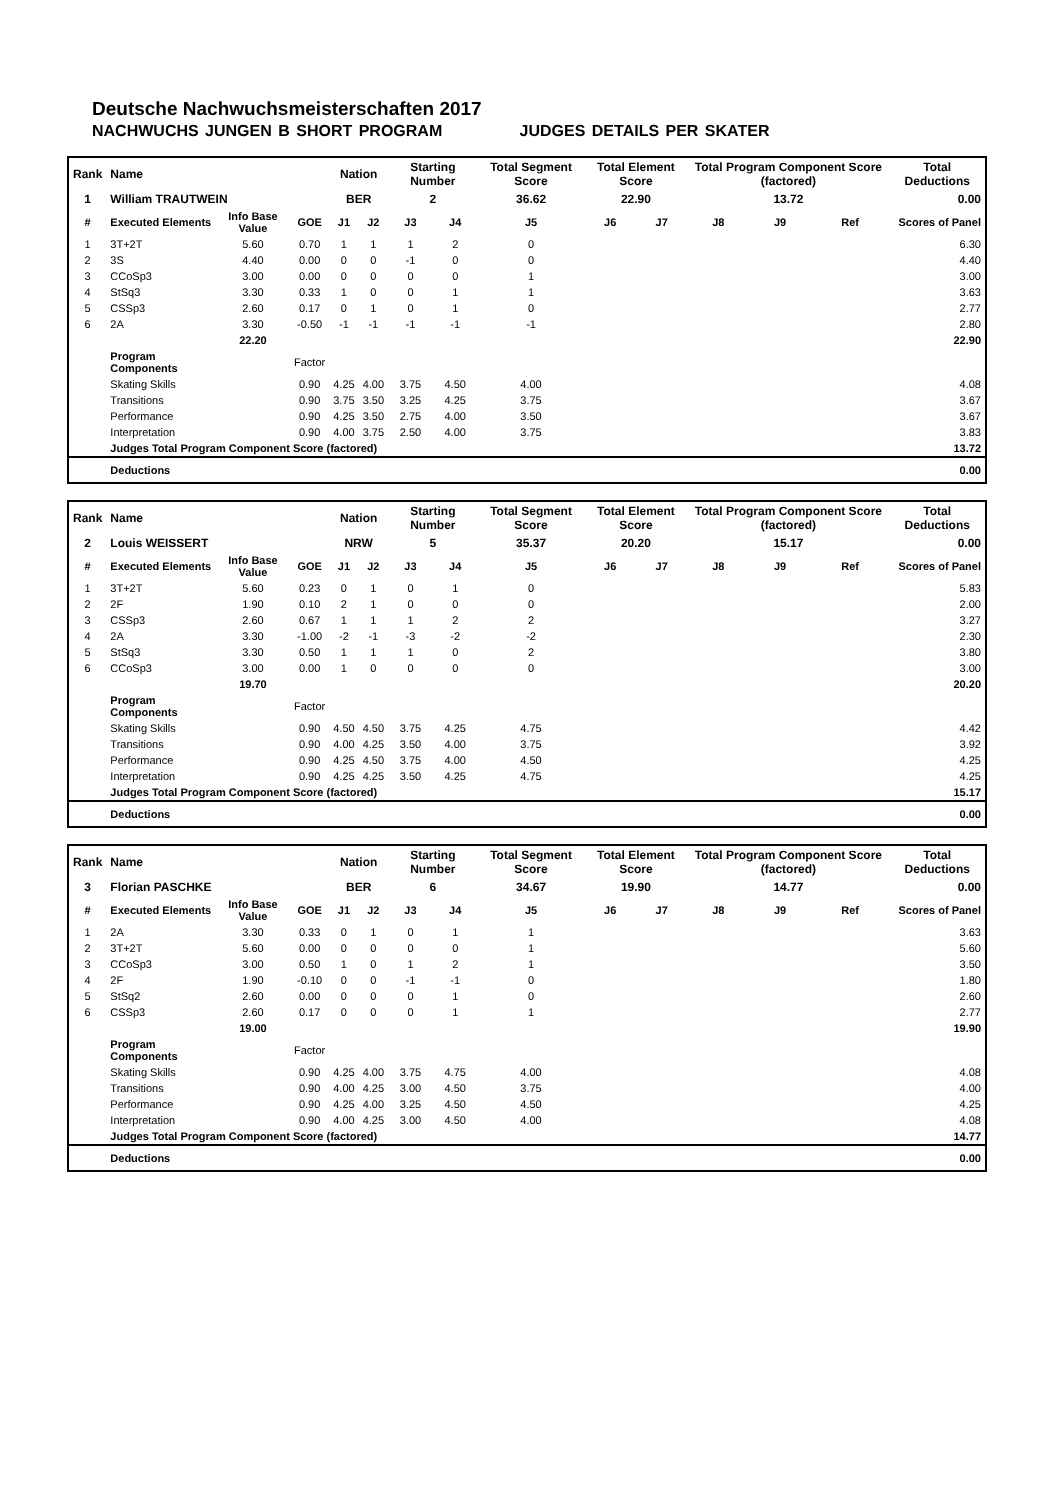Deutsche Nachwuchsmeisterschaften 2017
NACHWUCHS JUNGEN B SHORT PROGRAM JUDGES DETAILS PER SKATER
| Rank | Name | | | Nation | | Starting Number | | Total Segment Score | Total Element Score | | Total Program Component Score (factored) | | | Total Deductions |
| 1 | William TRAUTWEIN | | | BER | | 2 | | 36.62 | 22.90 | | 13.72 | | | 0.00 |
| # | Executed Elements | Info Base Value | GOE | J1 | J2 | J3 | J4 | J5 | J6 | J7 | J8 | J9 | Ref | Scores of Panel |
| 1 | 3T+2T | 5.60 | 0.70 | 1 | 1 | 1 | 2 | 0 | | | | | | 6.30 |
| 2 | 3S | 4.40 | 0.00 | 0 | 0 | -1 | 0 | 0 | | | | | | 4.40 |
| 3 | CCoSp3 | 3.00 | 0.00 | 0 | 0 | 0 | 0 | 1 | | | | | | 3.00 |
| 4 | StSq3 | 3.30 | 0.33 | 1 | 0 | 0 | 1 | 1 | | | | | | 3.63 |
| 5 | CSSp3 | 2.60 | 0.17 | 0 | 1 | 0 | 1 | 0 | | | | | | 2.77 |
| 6 | 2A | 3.30 | -0.50 | -1 | -1 | -1 | -1 | -1 | | | | | | 2.80 |
| | | 22.20 | | | | | | | | | | | | 22.90 |
| | Program Components | | Factor | | | | | | | | | | | |
| | Skating Skills | | 0.90 | 4.25 | 4.00 | 3.75 | 4.50 | 4.00 | | | | | | 4.08 |
| | Transitions | | 0.90 | 3.75 | 3.50 | 3.25 | 4.25 | 3.75 | | | | | | 3.67 |
| | Performance | | 0.90 | 4.25 | 3.50 | 2.75 | 4.00 | 3.50 | | | | | | 3.67 |
| | Interpretation | | 0.90 | 4.00 | 3.75 | 2.50 | 4.00 | 3.75 | | | | | | 3.83 |
| | Judges Total Program Component Score (factored) | | | | | | | | | | | | | 13.72 |
| | Deductions | | | | | | | | | | | | | 0.00 |
| Rank | Name | | | Nation | | Starting Number | | Total Segment Score | Total Element Score | | Total Program Component Score (factored) | | | Total Deductions |
| 2 | Louis WEISSERT | | | NRW | | 5 | | 35.37 | 20.20 | | 15.17 | | | 0.00 |
| # | Executed Elements | Info Base Value | GOE | J1 | J2 | J3 | J4 | J5 | J6 | J7 | J8 | J9 | Ref | Scores of Panel |
| 1 | 3T+2T | 5.60 | 0.23 | 0 | 1 | 0 | 1 | 0 | | | | | | 5.83 |
| 2 | 2F | 1.90 | 0.10 | 2 | 1 | 0 | 0 | 0 | | | | | | 2.00 |
| 3 | CSSp3 | 2.60 | 0.67 | 1 | 1 | 1 | 2 | 2 | | | | | | 3.27 |
| 4 | 2A | 3.30 | -1.00 | -2 | -1 | -3 | -2 | -2 | | | | | | 2.30 |
| 5 | StSq3 | 3.30 | 0.50 | 1 | 1 | 1 | 0 | 2 | | | | | | 3.80 |
| 6 | CCoSp3 | 3.00 | 0.00 | 1 | 0 | 0 | 0 | 0 | | | | | | 3.00 |
| | | 19.70 | | | | | | | | | | | | 20.20 |
| | Program Components | | Factor | | | | | | | | | | | |
| | Skating Skills | | 0.90 | 4.50 | 4.50 | 3.75 | 4.25 | 4.75 | | | | | | 4.42 |
| | Transitions | | 0.90 | 4.00 | 4.25 | 3.50 | 4.00 | 3.75 | | | | | | 3.92 |
| | Performance | | 0.90 | 4.25 | 4.50 | 3.75 | 4.00 | 4.50 | | | | | | 4.25 |
| | Interpretation | | 0.90 | 4.25 | 4.25 | 3.50 | 4.25 | 4.75 | | | | | | 4.25 |
| | Judges Total Program Component Score (factored) | | | | | | | | | | | | | 15.17 |
| | Deductions | | | | | | | | | | | | | 0.00 |
| Rank | Name | | | Nation | | Starting Number | | Total Segment Score | Total Element Score | | Total Program Component Score (factored) | | | Total Deductions |
| 3 | Florian PASCHKE | | | BER | | 6 | | 34.67 | 19.90 | | 14.77 | | | 0.00 |
| # | Executed Elements | Info Base Value | GOE | J1 | J2 | J3 | J4 | J5 | J6 | J7 | J8 | J9 | Ref | Scores of Panel |
| 1 | 2A | 3.30 | 0.33 | 0 | 1 | 0 | 1 | 1 | | | | | | 3.63 |
| 2 | 3T+2T | 5.60 | 0.00 | 0 | 0 | 0 | 0 | 1 | | | | | | 5.60 |
| 3 | CCoSp3 | 3.00 | 0.50 | 1 | 0 | 1 | 2 | 1 | | | | | | 3.50 |
| 4 | 2F | 1.90 | -0.10 | 0 | 0 | -1 | -1 | 0 | | | | | | 1.80 |
| 5 | StSq2 | 2.60 | 0.00 | 0 | 0 | 0 | 1 | 0 | | | | | | 2.60 |
| 6 | CSSp3 | 2.60 | 0.17 | 0 | 0 | 0 | 1 | 1 | | | | | | 2.77 |
| | | 19.00 | | | | | | | | | | | | 19.90 |
| | Program Components | | Factor | | | | | | | | | | | |
| | Skating Skills | | 0.90 | 4.25 | 4.00 | 3.75 | 4.75 | 4.00 | | | | | | 4.08 |
| | Transitions | | 0.90 | 4.00 | 4.25 | 3.00 | 4.50 | 3.75 | | | | | | 4.00 |
| | Performance | | 0.90 | 4.25 | 4.00 | 3.25 | 4.50 | 4.50 | | | | | | 4.25 |
| | Interpretation | | 0.90 | 4.00 | 4.25 | 3.00 | 4.50 | 4.00 | | | | | | 4.08 |
| | Judges Total Program Component Score (factored) | | | | | | | | | | | | | 14.77 |
| | Deductions | | | | | | | | | | | | | 0.00 |